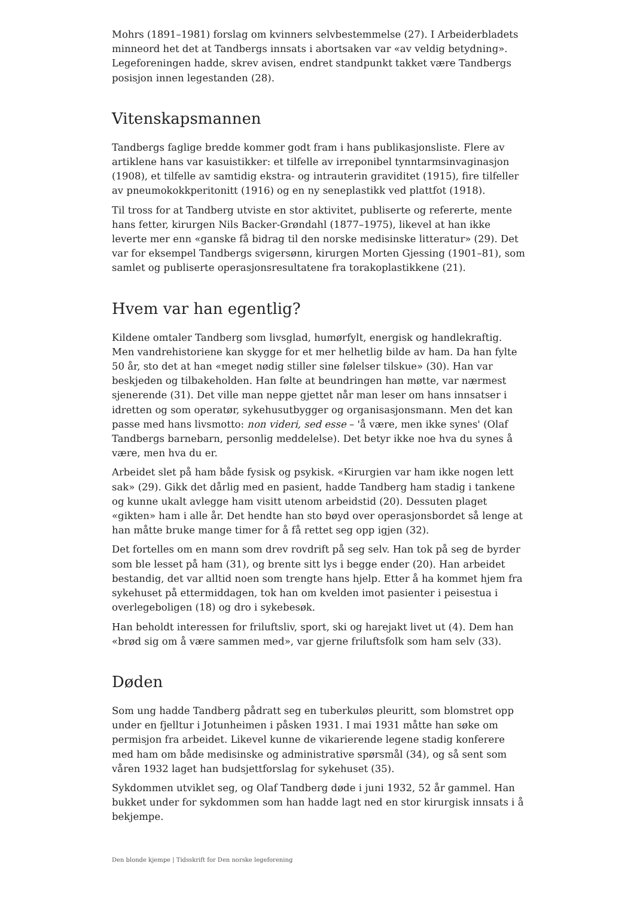Mohrs (1891–1981) forslag om kvinners selvbestemmelse (27). I Arbeiderbladets minneord het det at Tandbergs innsats i abortsaken var «av veldig betydning». Legeforeningen hadde, skrev avisen, endret standpunkt takket være Tandbergs posisjon innen legestanden (28).
Vitenskapsmannen
Tandbergs faglige bredde kommer godt fram i hans publikasjonsliste. Flere av artiklene hans var kasuistikker: et tilfelle av irreponibel tynntarmsinvaginasjon (1908), et tilfelle av samtidig ekstra- og intrauterin graviditet (1915), fire tilfeller av pneumokokkperitonitt (1916) og en ny seneplastikk ved plattfot (1918).
Til tross for at Tandberg utviste en stor aktivitet, publiserte og refererte, mente hans fetter, kirurgen Nils Backer-Grøndahl (1877–1975), likevel at han ikke leverte mer enn «ganske få bidrag til den norske medisinske litteratur» (29). Det var for eksempel Tandbergs svigersønn, kirurgen Morten Gjessing (1901–81), som samlet og publiserte operasjonsresultatene fra torakoplastikkene (21).
Hvem var han egentlig?
Kildene omtaler Tandberg som livsglad, humørfylt, energisk og handlekraftig. Men vandrehistoriene kan skygge for et mer helhetlig bilde av ham. Da han fylte 50 år, sto det at han «meget nødig stiller sine følelser tilskue» (30). Han var beskjeden og tilbakeholden. Han følte at beundringen han møtte, var nærmest sjenerende (31). Det ville man neppe gjettet når man leser om hans innsatser i idretten og som operatør, sykehusutbygger og organisasjonsmann. Men det kan passe med hans livsmotto: non videri, sed esse – 'å være, men ikke synes' (Olaf Tandbergs barnebarn, personlig meddelelse). Det betyr ikke noe hva du synes å være, men hva du er.
Arbeidet slet på ham både fysisk og psykisk. «Kirurgien var ham ikke nogen lett sak» (29). Gikk det dårlig med en pasient, hadde Tandberg ham stadig i tankene og kunne ukalt avlegge ham visitt utenom arbeidstid (20). Dessuten plaget «gikten» ham i alle år. Det hendte han sto bøyd over operasjonsbordet så lenge at han måtte bruke mange timer for å få rettet seg opp igjen (32).
Det fortelles om en mann som drev rovdrift på seg selv. Han tok på seg de byrder som ble lesset på ham (31), og brente sitt lys i begge ender (20). Han arbeidet bestandig, det var alltid noen som trengte hans hjelp. Etter å ha kommet hjem fra sykehuset på ettermiddagen, tok han om kvelden imot pasienter i peisestua i overlegeboligen (18) og dro i sykebesøk.
Han beholdt interessen for friluftsliv, sport, ski og harejakt livet ut (4). Dem han «brød sig om å være sammen med», var gjerne friluftsfolk som ham selv (33).
Døden
Som ung hadde Tandberg pådratt seg en tuberkuløs pleuritt, som blomstret opp under en fjelltur i Jotunheimen i påsken 1931. I mai 1931 måtte han søke om permisjon fra arbeidet. Likevel kunne de vikarierende legene stadig konferere med ham om både medisinske og administrative spørsmål (34), og så sent som våren 1932 laget han budsjettforslag for sykehuset (35).
Sykdommen utviklet seg, og Olaf Tandberg døde i juni 1932, 52 år gammel. Han bukket under for sykdommen som han hadde lagt ned en stor kirurgisk innsats i å bekjempe.
Den blonde kjempe | Tidsskrift for Den norske legeforening